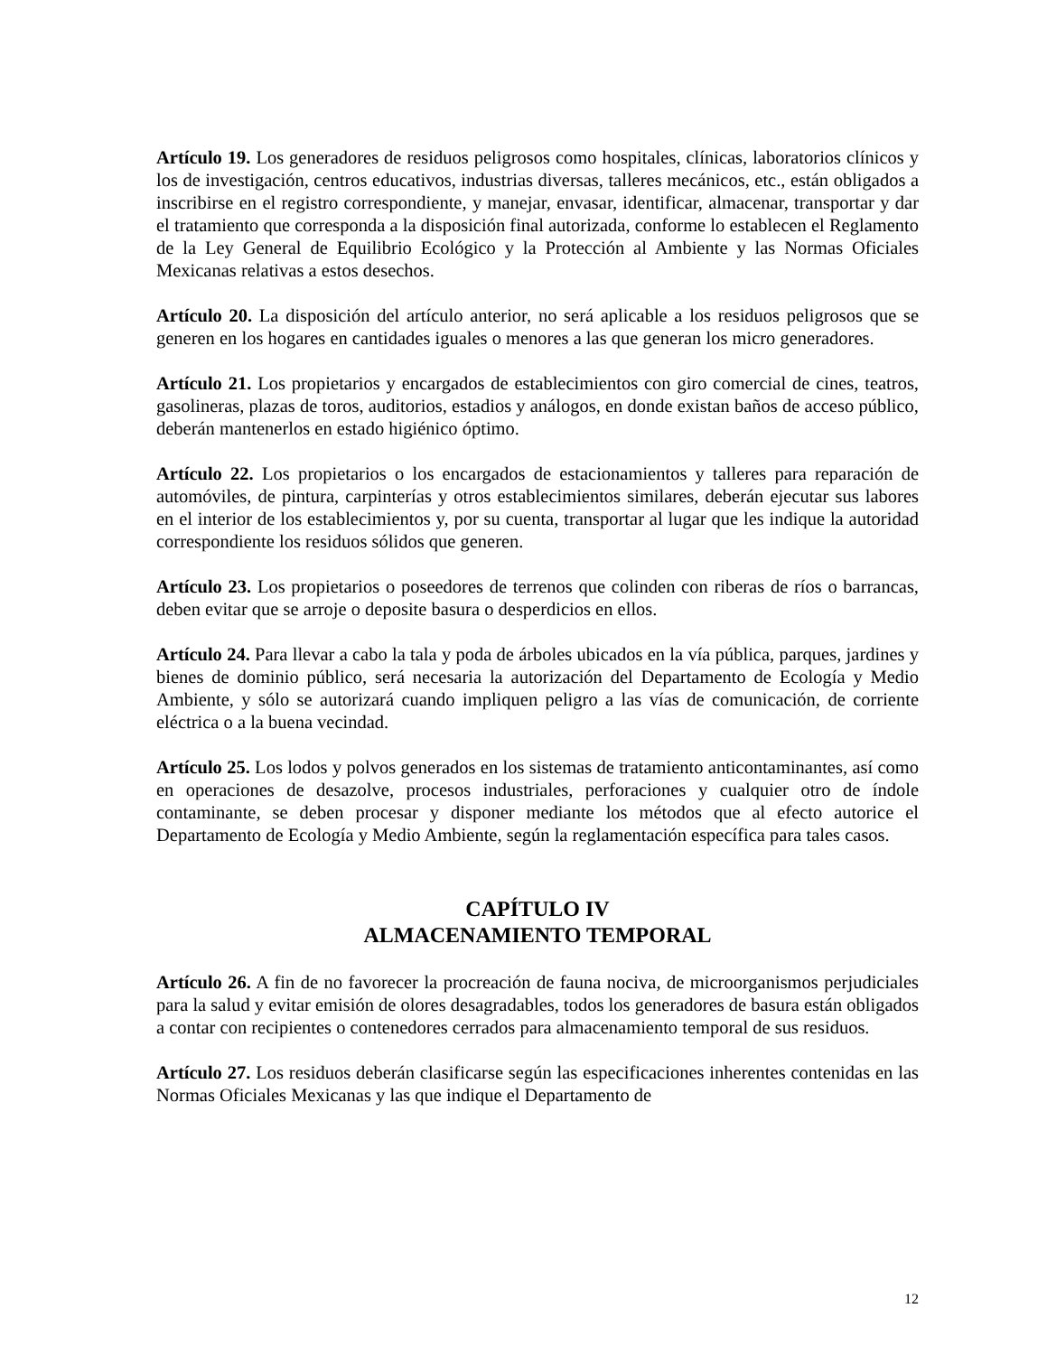Artículo 19. Los generadores de residuos peligrosos como hospitales, clínicas, laboratorios clínicos y los de investigación, centros educativos, industrias diversas, talleres mecánicos, etc., están obligados a inscribirse en el registro correspondiente, y manejar, envasar, identificar, almacenar, transportar y dar el tratamiento que corresponda a la disposición final autorizada, conforme lo establecen el Reglamento de la Ley General de Equilibrio Ecológico y la Protección al Ambiente y las Normas Oficiales Mexicanas relativas a estos desechos.
Artículo 20. La disposición del artículo anterior, no será aplicable a los residuos peligrosos que se generen en los hogares en cantidades iguales o menores a las que generan los micro generadores.
Artículo 21. Los propietarios y encargados de establecimientos con giro comercial de cines, teatros, gasolineras, plazas de toros, auditorios, estadios y análogos, en donde existan baños de acceso público, deberán mantenerlos en estado higiénico óptimo.
Artículo 22. Los propietarios o los encargados de estacionamientos y talleres para reparación de automóviles, de pintura, carpinterías y otros establecimientos similares, deberán ejecutar sus labores en el interior de los establecimientos y, por su cuenta, transportar al lugar que les indique la autoridad correspondiente los residuos sólidos que generen.
Artículo 23. Los propietarios o poseedores de terrenos que colinden con riberas de ríos o barrancas, deben evitar que se arroje o deposite basura o desperdicios en ellos.
Artículo 24. Para llevar a cabo la tala y poda de árboles ubicados en la vía pública, parques, jardines y bienes de dominio público, será necesaria la autorización del Departamento de Ecología y Medio Ambiente, y sólo se autorizará cuando impliquen peligro a las vías de comunicación, de corriente eléctrica o a la buena vecindad.
Artículo 25. Los lodos y polvos generados en los sistemas de tratamiento anticontaminantes, así como en operaciones de desazolve, procesos industriales, perforaciones y cualquier otro de índole contaminante, se deben procesar y disponer mediante los métodos que al efecto autorice el Departamento de Ecología y Medio Ambiente, según la reglamentación específica para tales casos.
CAPÍTULO IV
ALMACENAMIENTO TEMPORAL
Artículo 26. A fin de no favorecer la procreación de fauna nociva, de microorganismos perjudiciales para la salud y evitar emisión de olores desagradables, todos los generadores de basura están obligados a contar con recipientes o contenedores cerrados para almacenamiento temporal de sus residuos.
Artículo 27. Los residuos deberán clasificarse según las especificaciones inherentes contenidas en las Normas Oficiales Mexicanas y las que indique el Departamento de
12